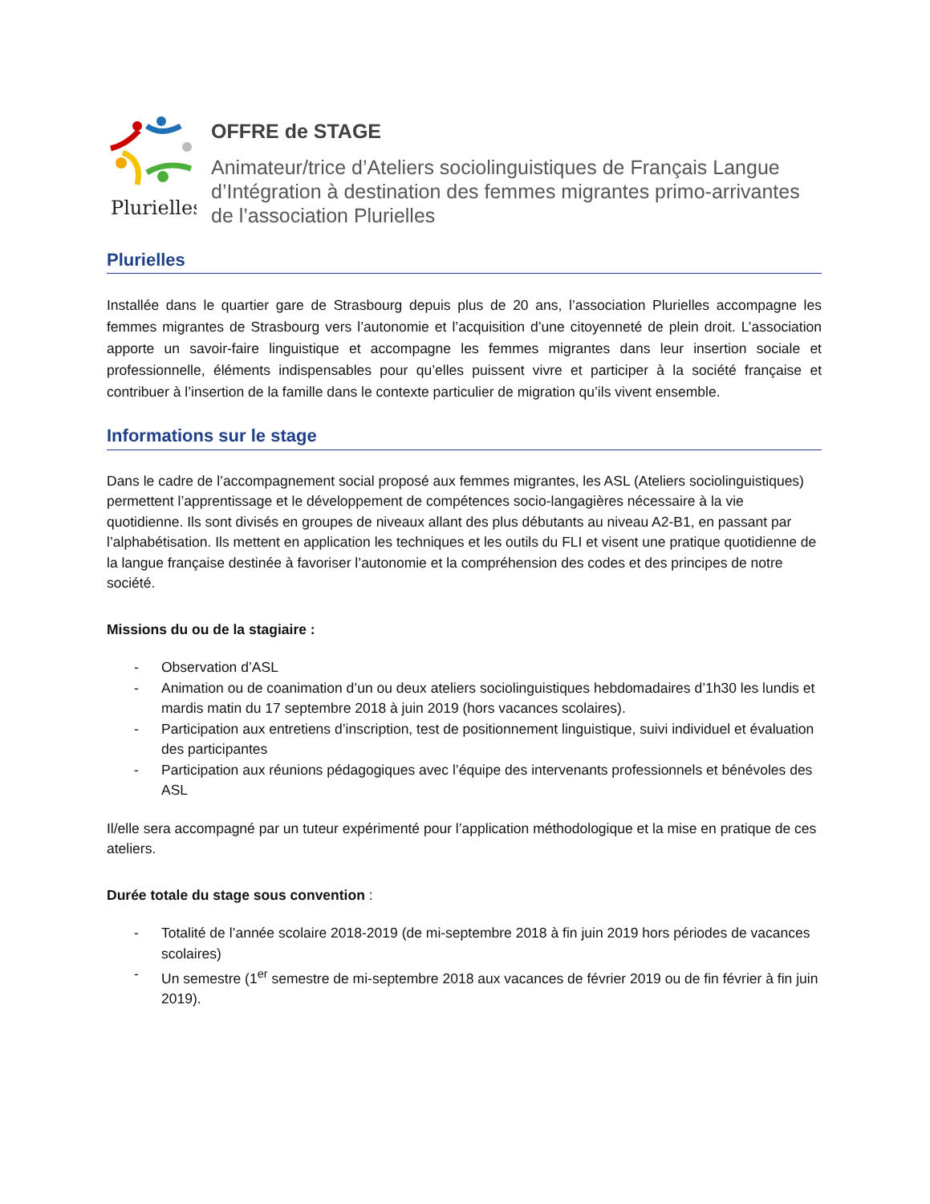Plurielles
OFFRE de STAGE
Animateur/trice d’Ateliers sociolinguistiques de Français Langue d’Intégration à destination des femmes migrantes primo-arrivantes de l’association Plurielles
Plurielles
Installée dans le quartier gare de Strasbourg depuis plus de 20 ans, l’association Plurielles accompagne les femmes migrantes de Strasbourg vers l’autonomie et l’acquisition d’une citoyenneté de plein droit. L’association apporte un savoir-faire linguistique et accompagne les femmes migrantes dans leur insertion sociale et professionnelle, éléments indispensables pour qu’elles puissent vivre et participer à la société française et contribuer à l’insertion de la famille dans le contexte particulier de migration qu’ils vivent ensemble.
Informations sur le stage
Dans le cadre de l’accompagnement social proposé aux femmes migrantes, les ASL (Ateliers sociolinguistiques) permettent l’apprentissage et le développement de compétences socio-langagières nécessaire à la vie quotidienne. Ils sont divisés en groupes de niveaux allant des plus débutants au niveau A2-B1, en passant par l’alphabétisation. Ils mettent en application les techniques et les outils du FLI et visent une pratique quotidienne de la langue française destinée à favoriser l’autonomie et la compréhension des codes et des principes de notre société.
Missions du ou de la stagiaire :
- Observation d’ASL
- Animation ou de coanimation d’un ou deux ateliers sociolinguistiques hebdomadaires d’1h30 les lundis et mardis matin du 17 septembre 2018 à juin 2019 (hors vacances scolaires).
- Participation aux entretiens d’inscription, test de positionnement linguistique, suivi individuel et évaluation des participantes
- Participation aux réunions pédagogiques avec l’équipe des intervenants professionnels et bénévoles des ASL
Il/elle sera accompagné par un tuteur expérimenté pour l’application méthodologique et la mise en pratique de ces ateliers.
Durée totale du stage sous convention :
- Totalité de l’année scolaire 2018-2019 (de mi-septembre 2018 à fin juin 2019 hors périodes de vacances scolaires)
- Un semestre (1<sup>er</sup> semestre de mi-septembre 2018 aux vacances de février 2019 ou de fin février à fin juin 2019).